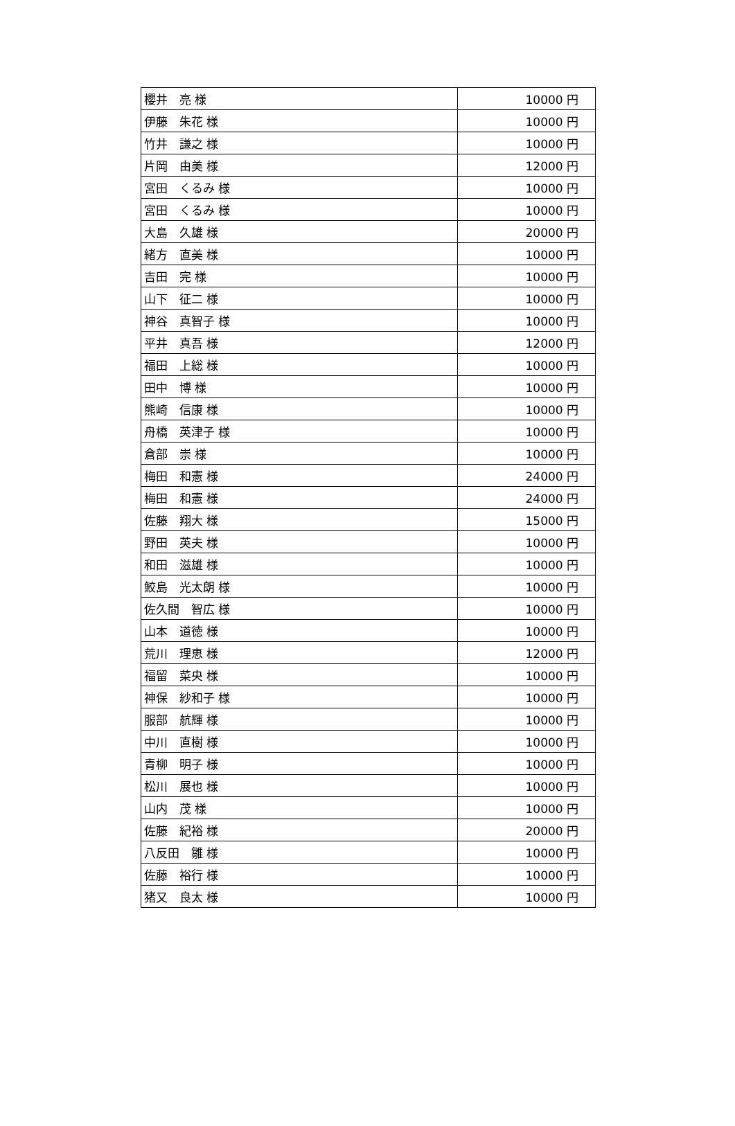| 櫻井 亮 様 | 10000 円 |
| 伊藤 朱花 様 | 10000 円 |
| 竹井 謙之 様 | 10000 円 |
| 片岡 由美 様 | 12000 円 |
| 宮田 くるみ 様 | 10000 円 |
| 宮田 くるみ 様 | 10000 円 |
| 大島 久雄 様 | 20000 円 |
| 緒方 直美 様 | 10000 円 |
| 吉田 完 様 | 10000 円 |
| 山下 征二 様 | 10000 円 |
| 神谷 真智子 様 | 10000 円 |
| 平井 真吾 様 | 12000 円 |
| 福田 上総 様 | 10000 円 |
| 田中 博 様 | 10000 円 |
| 熊崎 信康 様 | 10000 円 |
| 舟橋 英津子 様 | 10000 円 |
| 倉部 崇 様 | 10000 円 |
| 梅田 和憲 様 | 24000 円 |
| 梅田 和憲 様 | 24000 円 |
| 佐藤 翔大 様 | 15000 円 |
| 野田 英夫 様 | 10000 円 |
| 和田 滋雄 様 | 10000 円 |
| 鮫島 光太朗 様 | 10000 円 |
| 佐久間 智広 様 | 10000 円 |
| 山本 道徳 様 | 10000 円 |
| 荒川 理恵 様 | 12000 円 |
| 福留 菜央 様 | 10000 円 |
| 神保 紗和子 様 | 10000 円 |
| 服部 航輝 様 | 10000 円 |
| 中川 直樹 様 | 10000 円 |
| 青柳 明子 様 | 10000 円 |
| 松川 展也 様 | 10000 円 |
| 山内 茂 様 | 10000 円 |
| 佐藤 紀裕 様 | 20000 円 |
| 八反田 雛 様 | 10000 円 |
| 佐藤 裕行 様 | 10000 円 |
| 猪又 良太 様 | 10000 円 |